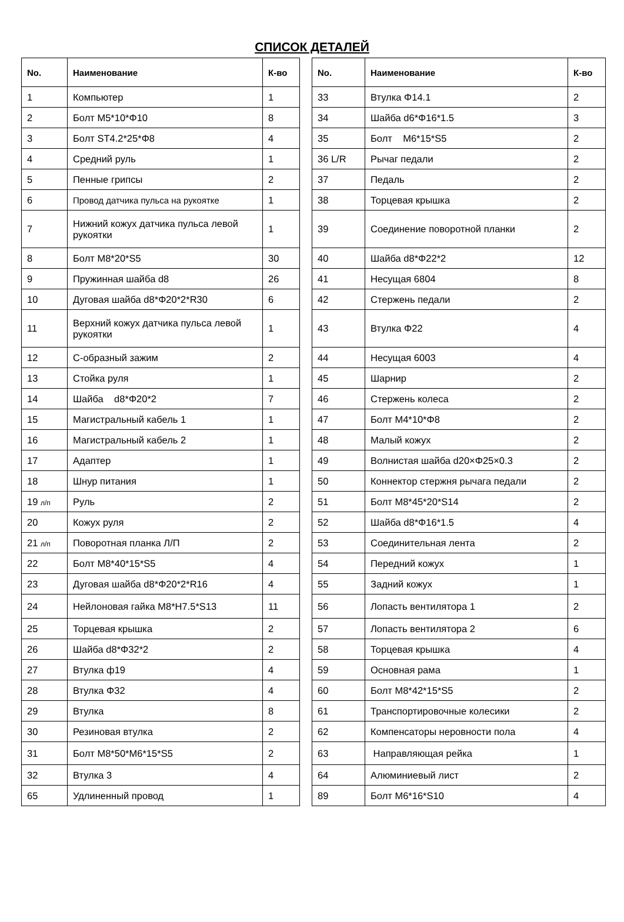СПИСОК ДЕТАЛЕЙ
| No. | Наименование | К-во |
| --- | --- | --- |
| 1 | Компьютер | 1 |
| 2 | Болт M5*10*Φ10 | 8 |
| 3 | Болт ST4.2*25*Φ8 | 4 |
| 4 | Средний руль | 1 |
| 5 | Пенные грипсы | 2 |
| 6 | Провод датчика пульса на рукоятке | 1 |
| 7 | Нижний кожух датчика пульса левой рукоятки | 1 |
| 8 | Болт M8*20*S5 | 30 |
| 9 | Пружинная шайба d8 | 26 |
| 10 | Дуговая шайба d8*Φ20*2*R30 | 6 |
| 11 | Верхний кожух датчика пульса левой рукоятки | 1 |
| 12 | С-образный зажим | 2 |
| 13 | Стойка руля | 1 |
| 14 | Шайба d8*Φ20*2 | 7 |
| 15 | Магистральный кабель 1 | 1 |
| 16 | Магистральный кабель 2 | 1 |
| 17 | Адаптер | 1 |
| 18 | Шнур питания | 1 |
| 19 л/п | Руль | 2 |
| 20 | Кожух руля | 2 |
| 21 л/п | Поворотная планка Л/П | 2 |
| 22 | Болт M8*40*15*S5 | 4 |
| 23 | Дуговая шайба d8*Φ20*2*R16 | 4 |
| 24 | Нейлоновая гайка M8*H7.5*S13 | 11 |
| 25 | Торцевая крышка | 2 |
| 26 | Шайба d8*Φ32*2 | 2 |
| 27 | Втулка ф19 | 4 |
| 28 | Втулка Φ32 | 4 |
| 29 | Втулка | 8 |
| 30 | Резиновая втулка | 2 |
| 31 | Болт M8*50*M6*15*S5 | 2 |
| 32 | Втулка 3 | 4 |
| 65 | Удлиненный провод | 1 |
| No. | Наименование | К-во |
| --- | --- | --- |
| 33 | Втулка Φ14.1 | 2 |
| 34 | Шайба d6*Φ16*1.5 | 3 |
| 35 | Болт M6*15*S5 | 2 |
| 36 L/R | Рычаг педали | 2 |
| 37 | Педаль | 2 |
| 38 | Торцевая крышка | 2 |
| 39 | Соединение поворотной планки | 2 |
| 40 | Шайба d8*Φ22*2 | 12 |
| 41 | Несущая 6804 | 8 |
| 42 | Стержень педали | 2 |
| 43 | Втулка Φ22 | 4 |
| 44 | Несущая 6003 | 4 |
| 45 | Шарнир | 2 |
| 46 | Стержень колеса | 2 |
| 47 | Болт M4*10*Φ8 | 2 |
| 48 | Малый кожух | 2 |
| 49 | Волнистая шайба d20×Φ25×0.3 | 2 |
| 50 | Коннектор стержня рычага педали | 2 |
| 51 | Болт M8*45*20*S14 | 2 |
| 52 | Шайба d8*Φ16*1.5 | 4 |
| 53 | Соединительная лента | 2 |
| 54 | Передний кожух | 1 |
| 55 | Задний кожух | 1 |
| 56 | Лопасть вентилятора 1 | 2 |
| 57 | Лопасть вентилятора 2 | 6 |
| 58 | Торцевая крышка | 4 |
| 59 | Основная рама | 1 |
| 60 | Болт M8*42*15*S5 | 2 |
| 61 | Транспортировочные колесики | 2 |
| 62 | Компенсаторы неровности пола | 4 |
| 63 | Направляющая рейка | 1 |
| 64 | Алюминиевый лист | 2 |
| 89 | Болт M6*16*S10 | 4 |